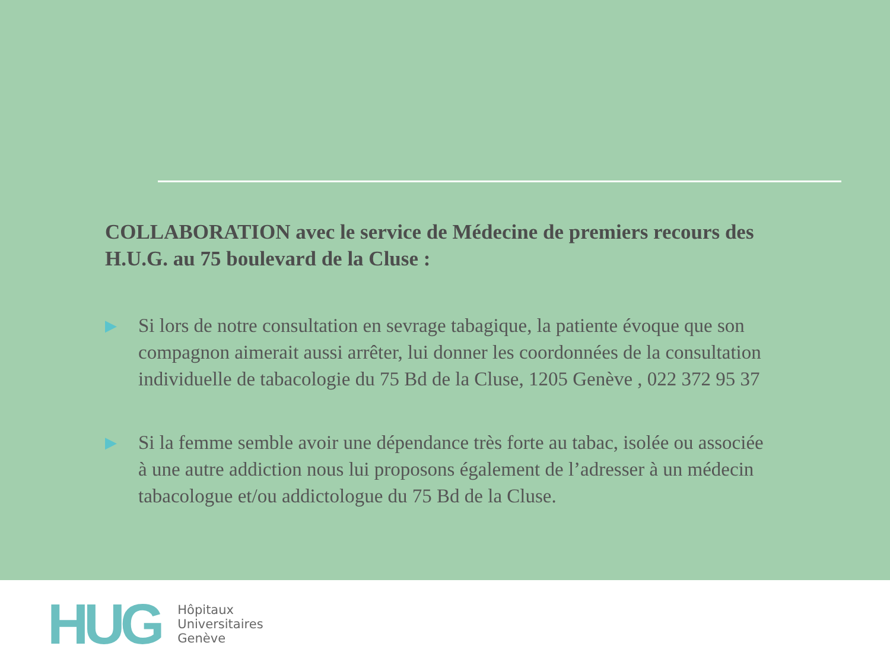COLLABORATION avec le service de Médecine de premiers recours des H.U.G. au 75 boulevard de la Cluse :
▶
Si lors de notre consultation en sevrage tabagique, la patiente évoque que son compagnon aimerait aussi arrêter, lui donner les coordonnées de la consultation individuelle de tabacologie du 75 Bd de la Cluse, 1205 Genève , 022 372 95 37
▶
Si la femme semble avoir une dépendance très forte au tabac, isolée ou associée à une autre addiction nous lui proposons également de l’adresser à un médecin tabacologue et/ou addictologue du 75 Bd de la Cluse.
HUG
Hôpitaux
Universitaires
Genève